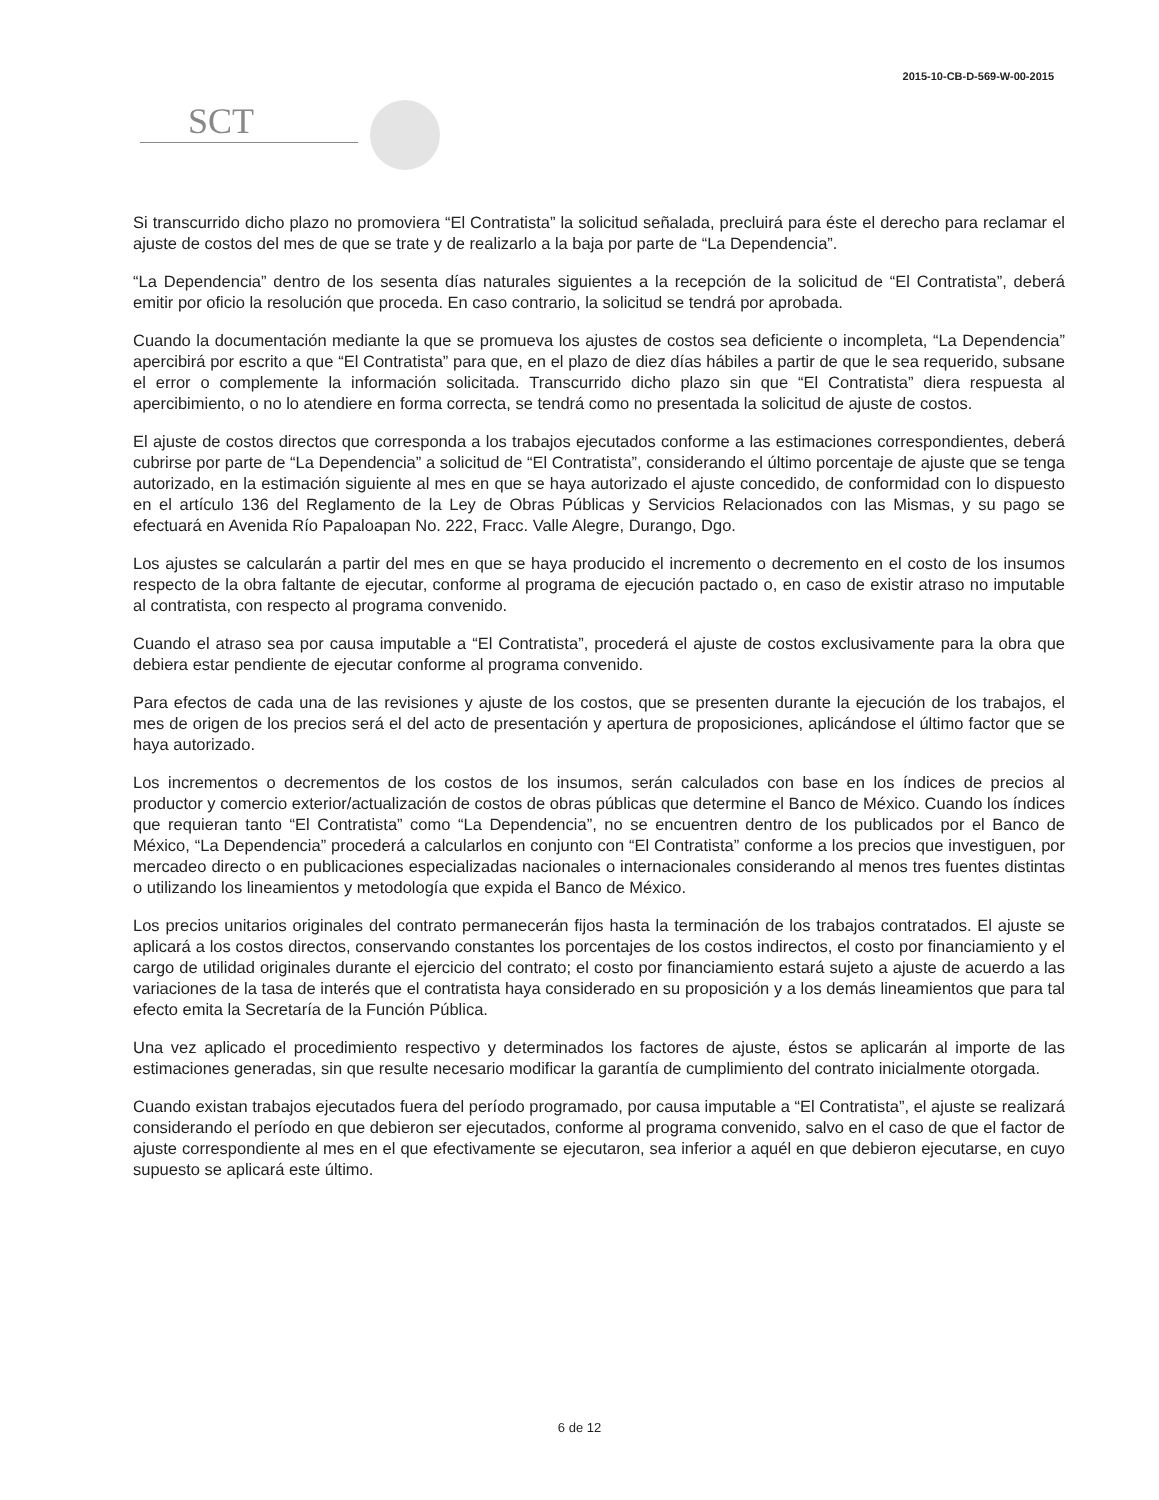2015-10-CB-D-569-W-00-2015
SCT
Si transcurrido dicho plazo no promoviera “El Contratista” la solicitud señalada, precluirá para éste el derecho para reclamar el ajuste de costos del mes de que se trate y de realizarlo a la baja por parte de “La Dependencia”.
“La Dependencia” dentro de los sesenta días naturales siguientes a la recepción de la solicitud de “El Contratista”, deberá emitir por oficio la resolución que proceda. En caso contrario, la solicitud se tendrá por aprobada.
Cuando la documentación mediante la que se promueva los ajustes de costos sea deficiente o incompleta, “La Dependencia” apercibirá por escrito a que “El Contratista” para que, en el plazo de diez días hábiles a partir de que le sea requerido, subsane el error o complemente la información solicitada. Transcurrido dicho plazo sin que “El Contratista” diera respuesta al apercibimiento, o no lo atendiere en forma correcta, se tendrá como no presentada la solicitud de ajuste de costos.
El ajuste de costos directos que corresponda a los trabajos ejecutados conforme a las estimaciones correspondientes, deberá cubrirse por parte de “La Dependencia” a solicitud de “El Contratista”, considerando el último porcentaje de ajuste que se tenga autorizado, en la estimación siguiente al mes en que se haya autorizado el ajuste concedido, de conformidad con lo dispuesto en el artículo 136 del Reglamento de la Ley de Obras Públicas y Servicios Relacionados con las Mismas, y su pago se efectuará en Avenida Río Papaloapan No. 222, Fracc. Valle Alegre, Durango, Dgo.
Los ajustes se calcularán a partir del mes en que se haya producido el incremento o decremento en el costo de los insumos respecto de la obra faltante de ejecutar, conforme al programa de ejecución pactado o, en caso de existir atraso no imputable al contratista, con respecto al programa convenido.
Cuando el atraso sea por causa imputable a “El Contratista”, procederá el ajuste de costos exclusivamente para la obra que debiera estar pendiente de ejecutar conforme al programa convenido.
Para efectos de cada una de las revisiones y ajuste de los costos, que se presenten durante la ejecución de los trabajos, el mes de origen de los precios será el del acto de presentación y apertura de proposiciones, aplicándose el último factor que se haya autorizado.
Los incrementos o decrementos de los costos de los insumos, serán calculados con base en los índices de precios al productor y comercio exterior/actualización de costos de obras públicas que determine el Banco de México. Cuando los índices que requieran tanto “El Contratista” como “La Dependencia”, no se encuentren dentro de los publicados por el Banco de México, “La Dependencia” procederá a calcularlos en conjunto con “El Contratista” conforme a los precios que investiguen, por mercadeo directo o en publicaciones especializadas nacionales o internacionales considerando al menos tres fuentes distintas o utilizando los lineamientos y metodología que expida el Banco de México.
Los precios unitarios originales del contrato permanecerán fijos hasta la terminación de los trabajos contratados. El ajuste se aplicará a los costos directos, conservando constantes los porcentajes de los costos indirectos, el costo por financiamiento y el cargo de utilidad originales durante el ejercicio del contrato; el costo por financiamiento estará sujeto a ajuste de acuerdo a las variaciones de la tasa de interés que el contratista haya considerado en su proposición y a los demás lineamientos que para tal efecto emita la Secretaría de la Función Pública.
Una vez aplicado el procedimiento respectivo y determinados los factores de ajuste, éstos se aplicarán al importe de las estimaciones generadas, sin que resulte necesario modificar la garantía de cumplimiento del contrato inicialmente otorgada.
Cuando existan trabajos ejecutados fuera del período programado, por causa imputable a “El Contratista”, el ajuste se realizará considerando el período en que debieron ser ejecutados, conforme al programa convenido, salvo en el caso de que el factor de ajuste correspondiente al mes en el que efectivamente se ejecutaron, sea inferior a aquél en que debieron ejecutarse, en cuyo supuesto se aplicará este último.
6 de 12